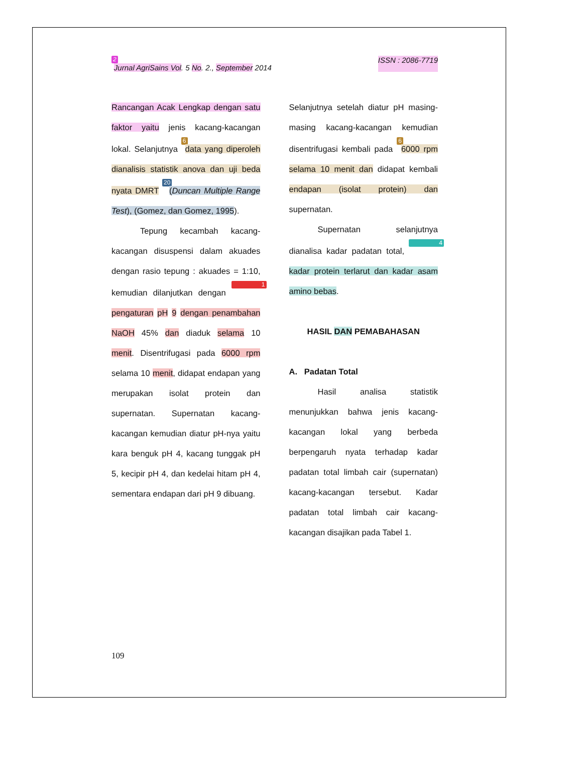2 Jurnal AgriSains Vol. 5 No. 2., September 2014 ISSN : 2086-7719
Rancangan Acak Lengkap dengan satu faktor yaitu jenis kacang-kacangan lokal. Selanjutnya 6 data yang diperoleh dianalisis statistik anova dan uji beda nyata DMRT 20 (Duncan Multiple Range Test), (Gomez, dan Gomez, 1995).
Tepung kecambah kacang-kacangan disuspensi dalam akuades dengan rasio tepung : akuades = 1:10, kemudian dilanjutkan dengan 1 pengaturan pH 9 dengan penambahan NaOH 45% dan diaduk selama 10 menit. Disentrifugasi pada 6000 rpm selama 10 menit, didapat endapan yang merupakan isolat protein dan supernatan. Supernatan kacang-kacangan kemudian diatur pH-nya yaitu kara benguk pH 4, kacang tunggak pH 5, kecipir pH 4, dan kedelai hitam pH 4, sementara endapan dari pH 9 dibuang.
Selanjutnya setelah diatur pH masing-masing kacang-kacangan kemudian disentrifugasi kembali pada 6 6000 rpm selama 10 menit dan didapat kembali endapan (isolat protein) dan supernatan.
Supernatan selanjutnya dianalisa kadar padatan total, 4 kadar protein terlarut dan kadar asam amino bebas.
HASIL DAN PEMABAHASAN
A. Padatan Total
Hasil analisa statistik menunjukkan bahwa jenis kacang-kacangan lokal yang berbeda berpengaruh nyata terhadap kadar padatan total limbah cair (supernatan) kacang-kacangan tersebut. Kadar padatan total limbah cair kacang-kacangan disajikan pada Tabel 1.
109